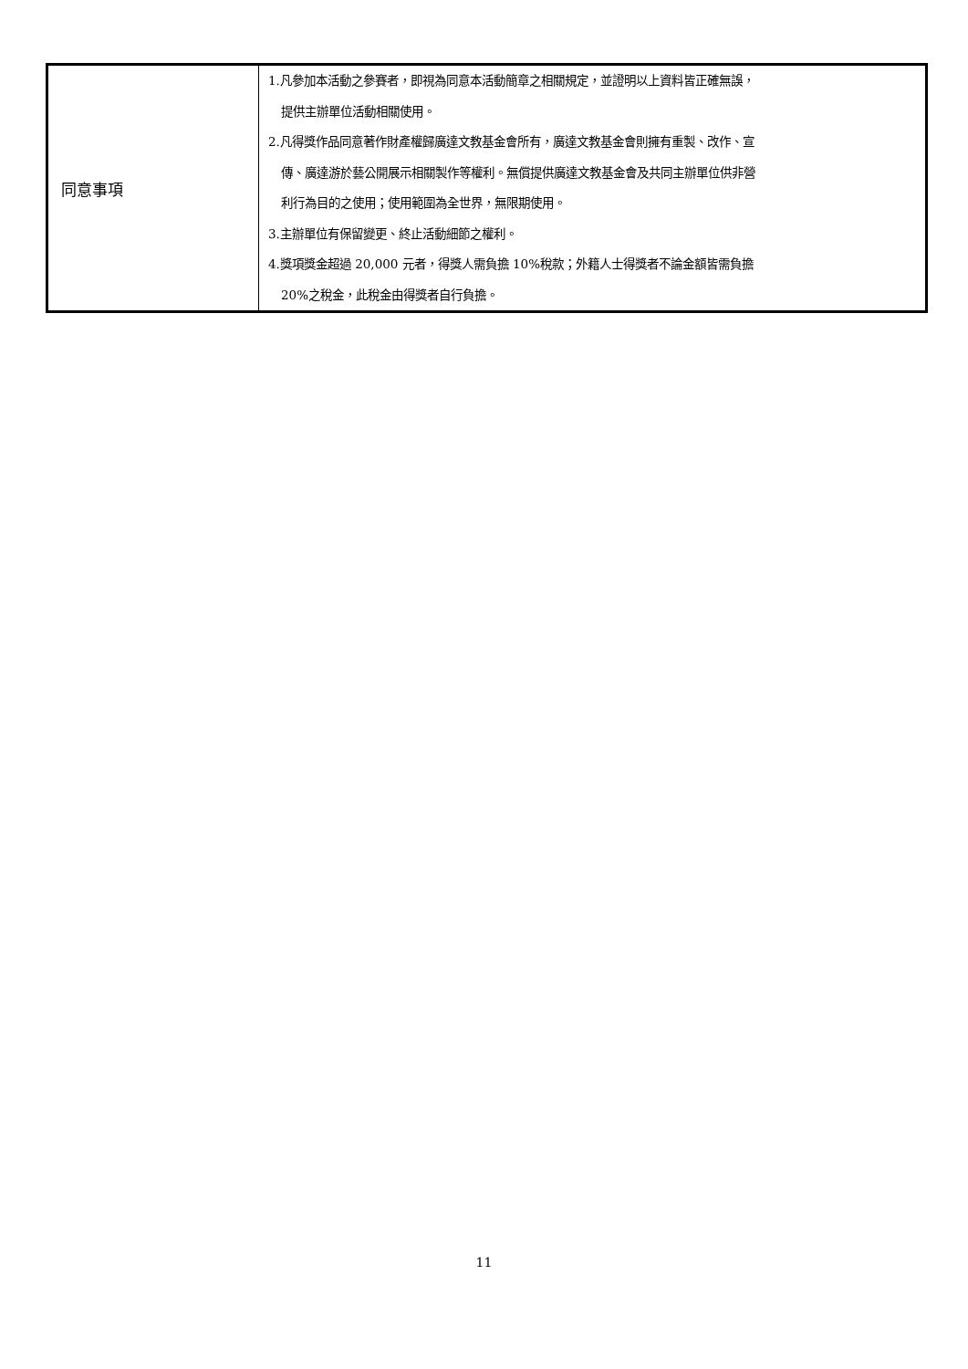| 同意事項 | 1.凡參加本活動之參賽者，即視為同意本活動簡章之相關規定，並證明以上資料皆正確無誤， 提供主辦單位活動相關使用。 2.凡得獎作品同意著作財產權歸廣達文教基金會所有，廣達文教基金會則擁有重製、改作、宣 傳、廣達游於藝公開展示相關製作等權利。無償提供廣達文教基金會及共同主辦單位供非營 利行為目的之使用；使用範圍為全世界，無限期使用。 3.主辦單位有保留變更、終止活動細節之權利。 4.獎項獎金超過 20,000 元者，得獎人需負擔 10%稅款；外籍人士得獎者不論金額皆需負擔 20%之稅金，此稅金由得獎者自行負擔。 |
11